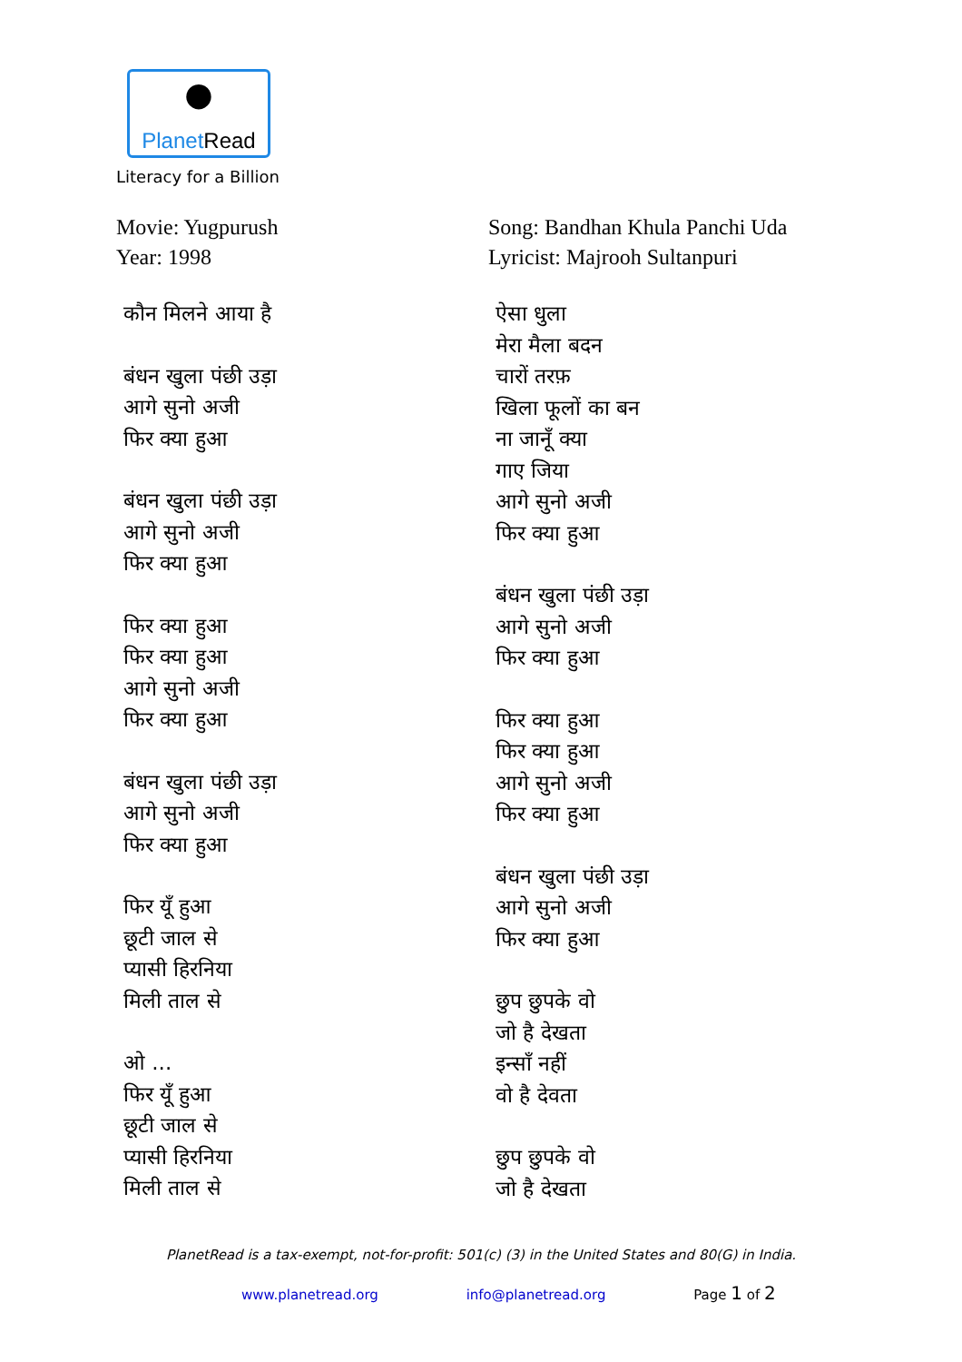●
PlanetRead
Literacy for a Billion
Movie: Yugpurush
Year: 1998
कौन मिलने आया है
बंधन खुला पंछी उड़ा
आगे सुनो अजी
फिर क्या हुआ
बंधन खुला पंछी उड़ा
आगे सुनो अजी
फिर क्या हुआ
फिर क्या हुआ
फिर क्या हुआ
आगे सुनो अजी
फिर क्या हुआ
बंधन खुला पंछी उड़ा
आगे सुनो अजी
फिर क्या हुआ
फिर यूँ हुआ
छूटी जाल से
प्यासी हिरनिया
मिली ताल से
ओ ...
फिर यूँ हुआ
छूटी जाल से
प्यासी हिरनिया
मिली ताल से
Song: Bandhan Khula Panchi Uda
Lyricist: Majrooh Sultanpuri
ऐसा धुला
मेरा मैला बदन
चारों तरफ़
खिला फूलों का बन
ना जानूँ क्या
गाए जिया
आगे सुनो अजी
फिर क्या हुआ
बंधन खुला पंछी उड़ा
आगे सुनो अजी
फिर क्या हुआ
फिर क्या हुआ
फिर क्या हुआ
आगे सुनो अजी
फिर क्या हुआ
बंधन खुला पंछी उड़ा
आगे सुनो अजी
फिर क्या हुआ
छुप छुपके वो
जो है देखता
इन्साँ नहीं
वो है देवता
छुप छुपके वो
जो है देखता
PlanetRead is a tax-exempt, not-for-profit: 501(c) (3) in the United States and 80(G) in India.
www.planetread.org info@planetread.org Page 1 of 2